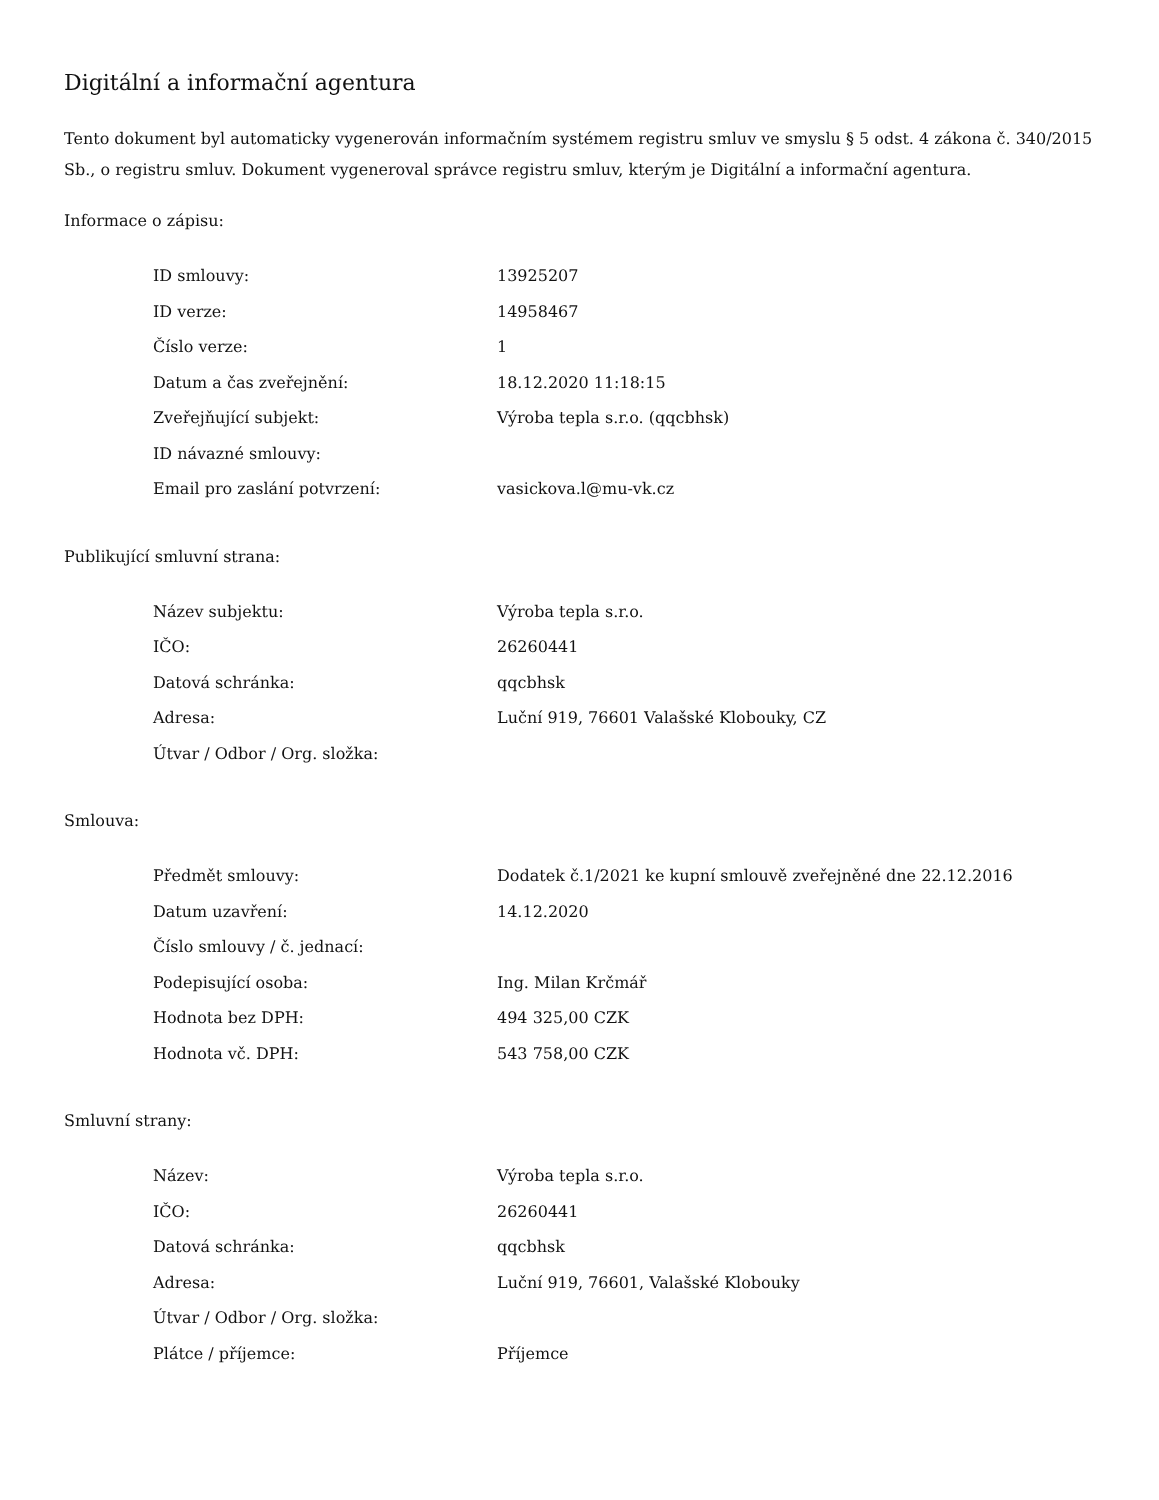Digitální a informační agentura
Tento dokument byl automaticky vygenerován informačním systémem registru smluv ve smyslu § 5 odst. 4 zákona č. 340/2015 Sb., o registru smluv. Dokument vygeneroval správce registru smluv, kterým je Digitální a informační agentura.
Informace o zápisu:
| ID smlouvy: | 13925207 |
| ID verze: | 14958467 |
| Číslo verze: | 1 |
| Datum a čas zveřejnění: | 18.12.2020 11:18:15 |
| Zveřejňující subjekt: | Výroba tepla s.r.o. (qqcbhsk) |
| ID návazné smlouvy: | |
| Email pro zaslání potvrzení: | vasickova.l@mu-vk.cz |
Publikující smluvní strana:
| Název subjektu: | Výroba tepla s.r.o. |
| IČO: | 26260441 |
| Datová schránka: | qqcbhsk |
| Adresa: | Luční 919, 76601 Valašské Klobouky, CZ |
| Útvar / Odbor / Org. složka: | |
Smlouva:
| Předmět smlouvy: | Dodatek č.1/2021 ke kupní smlouvě zveřejněné dne 22.12.2016 |
| Datum uzavření: | 14.12.2020 |
| Číslo smlouvy / č. jednací: | |
| Podepisující osoba: | Ing. Milan Krčmář |
| Hodnota bez DPH: | 494 325,00 CZK |
| Hodnota vč. DPH: | 543 758,00 CZK |
Smluvní strany:
| Název: | Výroba tepla s.r.o. |
| IČO: | 26260441 |
| Datová schránka: | qqcbhsk |
| Adresa: | Luční 919, 76601, Valašské Klobouky |
| Útvar / Odbor / Org. složka: | |
| Plátce / příjemce: | Příjemce |